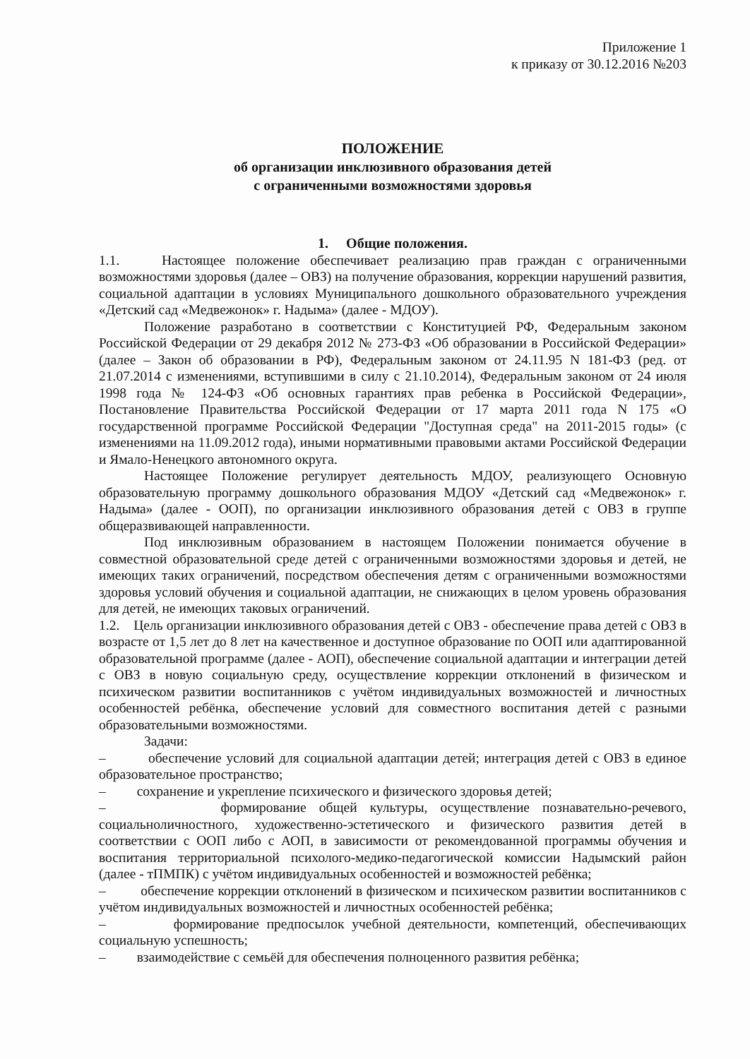Приложение 1
к приказу от 30.12.2016 №203
ПОЛОЖЕНИЕ
об организации инклюзивного образования детей
с ограниченными возможностями здоровья
1. Общие положения.
1.1. Настоящее положение обеспечивает реализацию прав граждан с ограниченными возможностями здоровья (далее – ОВЗ) на получение образования, коррекции нарушений развития, социальной адаптации в условиях Муниципального дошкольного образовательного учреждения «Детский сад «Медвежонок» г. Надыма» (далее - МДОУ).
Положение разработано в соответствии с Конституцией РФ, Федеральным законом Российской Федерации от 29 декабря 2012 № 273-ФЗ «Об образовании в Российской Федерации» (далее – Закон об образовании в РФ), Федеральным законом от 24.11.95 N 181-ФЗ (ред. от 21.07.2014 с изменениями, вступившими в силу с 21.10.2014), Федеральным законом от 24 июля 1998 года № 124-ФЗ «Об основных гарантиях прав ребенка в Российской Федерации», Постановление Правительства Российской Федерации от 17 марта 2011 года N 175 «О государственной программе Российской Федерации "Доступная среда" на 2011-2015 годы» (с изменениями на 11.09.2012 года), иными нормативными правовыми актами Российской Федерации и Ямало-Ненецкого автономного округа.
Настоящее Положение регулирует деятельность МДОУ, реализующего Основную образовательную программу дошкольного образования МДОУ «Детский сад «Медвежонок» г. Надыма» (далее - ООП), по организации инклюзивного образования детей с ОВЗ в группе общеразвивающей направленности.
Под инклюзивным образованием в настоящем Положении понимается обучение в совместной образовательной среде детей с ограниченными возможностями здоровья и детей, не имеющих таких ограничений, посредством обеспечения детям с ограниченными возможностями здоровья условий обучения и социальной адаптации, не снижающих в целом уровень образования для детей, не имеющих таковых ограничений.
1.2. Цель организации инклюзивного образования детей с ОВЗ - обеспечение права детей с ОВЗ в возрасте от 1,5 лет до 8 лет на качественное и доступное образование по ООП или адаптированной образовательной программе (далее - АОП), обеспечение социальной адаптации и интеграции детей с ОВЗ в новую социальную среду, осуществление коррекции отклонений в физическом и психическом развитии воспитанников с учётом индивидуальных возможностей и личностных особенностей ребёнка, обеспечение условий для совместного воспитания детей с разными образовательными возможностями.
Задачи:
– обеспечение условий для социальной адаптации детей; интеграция детей с ОВЗ в единое образовательное пространство;
– сохранение и укрепление психического и физического здоровья детей;
– формирование общей культуры, осуществление познавательно-речевого, социальноличностного, художественно-эстетического и физического развития детей в соответствии с ООП либо с АОП, в зависимости от рекомендованной программы обучения и воспитания территориальной психолого-медико-педагогической комиссии Надымский район (далее - тПМПК) с учётом индивидуальных особенностей и возможностей ребёнка;
– обеспечение коррекции отклонений в физическом и психическом развитии воспитанников с учётом индивидуальных возможностей и личностных особенностей ребёнка;
– формирование предпосылок учебной деятельности, компетенций, обеспечивающих социальную успешность;
– взаимодействие с семьёй для обеспечения полноценного развития ребёнка;